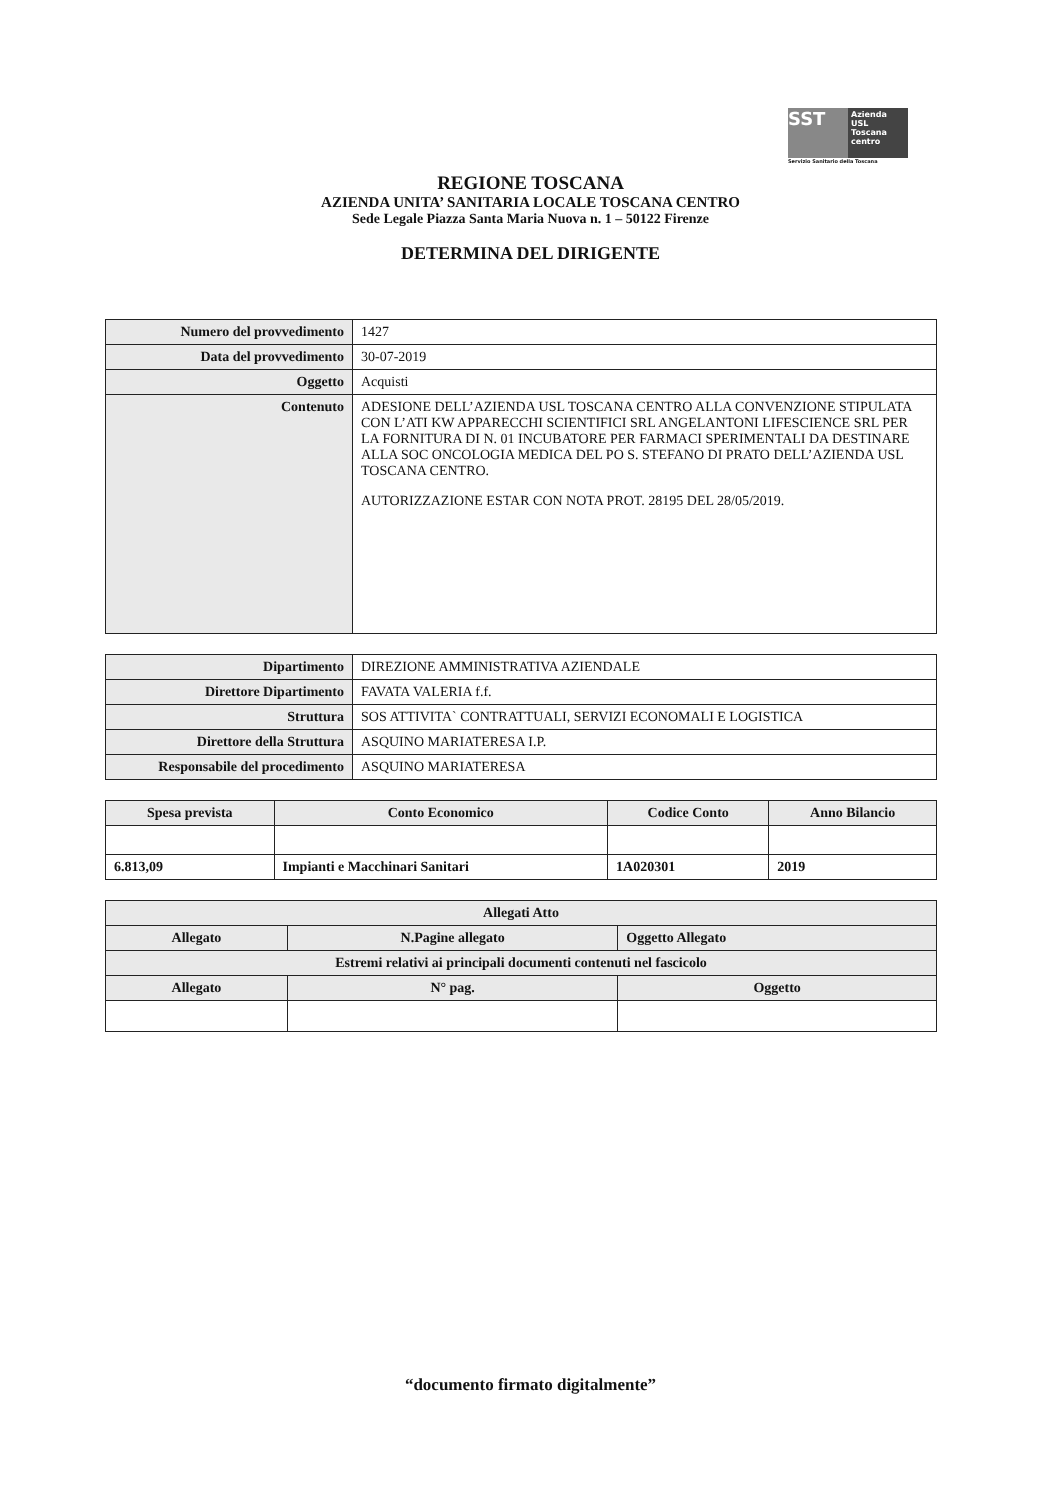SST
Azienda USL Toscana centro
Servizio Sanitario della Toscana
REGIONE TOSCANA
AZIENDA UNITA’ SANITARIA LOCALE TOSCANA CENTRO
Sede Legale Piazza Santa Maria Nuova n. 1 – 50122 Firenze
DETERMINA DEL DIRIGENTE
| Numero del provvedimento | 1427 |
| Data del provvedimento | 30-07-2019 |
| Oggetto | Acquisti |
| Contenuto | ADESIONE DELL’AZIENDA USL TOSCANA CENTRO ALLA CONVENZIONE STIPULATA CON L’ATI KW APPARECCHI SCIENTIFICI SRL ANGELANTONI LIFESCIENCE SRL PER LA FORNITURA DI N. 01 INCUBATORE PER FARMACI SPERIMENTALI DA DESTINARE ALLA SOC ONCOLOGIA MEDICA DEL PO S. STEFANO DI PRATO DELL’AZIENDA USL TOSCANA CENTRO. AUTORIZZAZIONE ESTAR CON NOTA PROT. 28195 DEL 28/05/2019. |
| Dipartimento | DIREZIONE AMMINISTRATIVA AZIENDALE |
| Direttore Dipartimento | FAVATA VALERIA f.f. |
| Struttura | SOS ATTIVITA` CONTRATTUALI, SERVIZI ECONOMALI E LOGISTICA |
| Direttore della Struttura | ASQUINO MARIATERESA I.P. |
| Responsabile del procedimento | ASQUINO MARIATERESA |
| Spesa prevista | Conto Economico | Codice Conto | Anno Bilancio |
| --- | --- | --- | --- |
| 6.813,09 | Impianti e Macchinari Sanitari | 1A020301 | 2019 |
| Allegati Atto | | | |
| --- | --- | --- | --- |
| Allegato | N.Pagine allegato | | Oggetto Allegato |
| Estremi relativi ai principali documenti contenuti nel fascicolo | | | |
| Allegato | N° pag. | Oggetto | |
“documento firmato digitalmente”